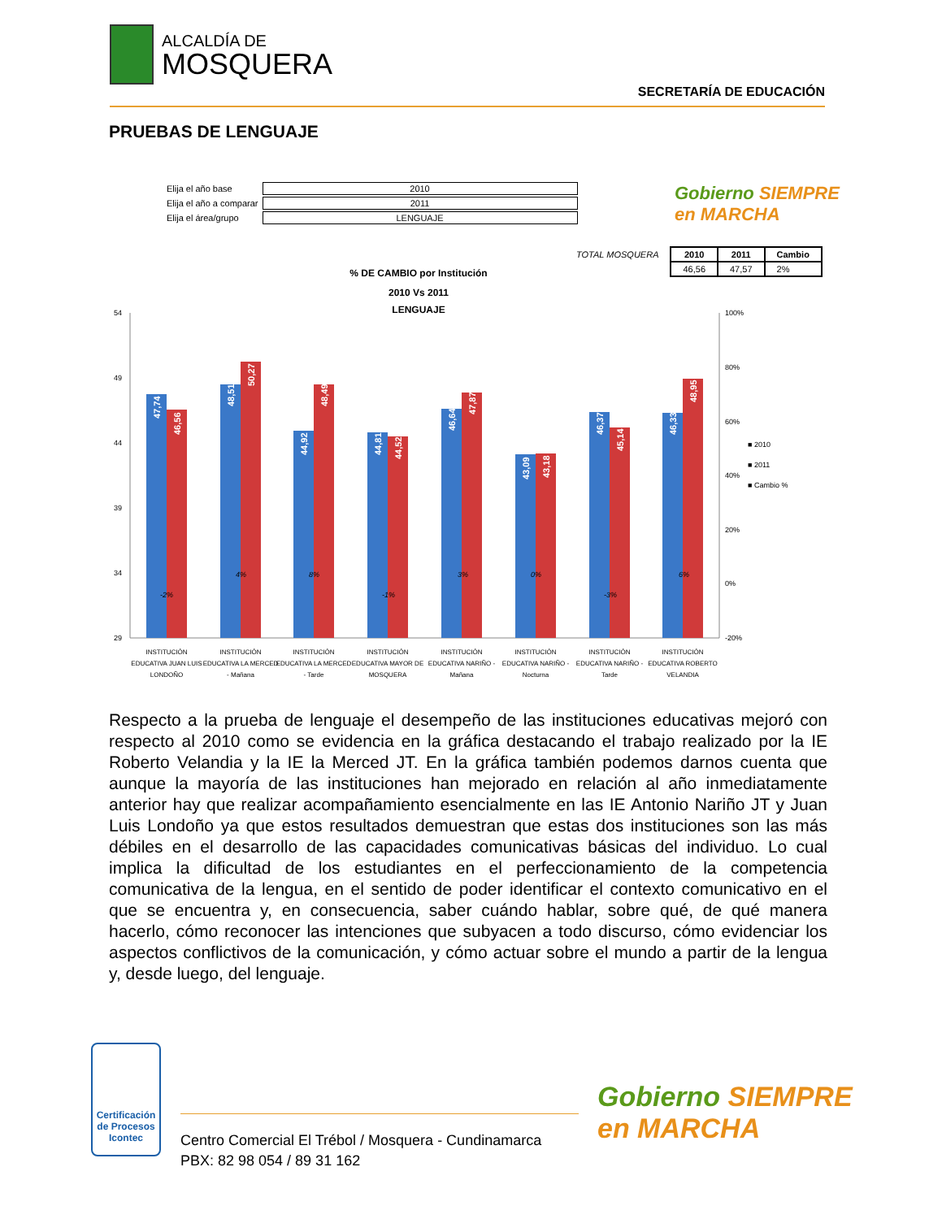ALCALDÍA DE
MOSQUERA
SECRETARÍA DE EDUCACIÓN
PRUEBAS DE LENGUAJE
| Elija el año base | 2010 |
| Elija el año a comparar | 2011 |
| Elija el área/grupo | LENGUAJE |
Gobierno SIEMPRE
en MARCHA
| TOTAL MOSQUERA | 2010 | 2011 | Cambio |
| | 46,56 | 47,57 | 2% |
% DE CAMBIO por Institución
2010 Vs 2011
LENGUAJE
54
49
44
39
34
29
100%
80%
60%
40%
20%
0%
-20%
47,74
46,56
48,51
50,27
44,92
48,49
44,81
44,52
46,64
47,87
43,09
43,18
46,37
45,14
46,33
48,95
-2%
4%
8%
-1%
3%
0%
-3%
6%
■ 2010
■ 2011
■ Cambio %
INSTITUCIÓN
EDUCATIVA JUAN LUIS
LONDOÑO
INSTITUCIÓN
EDUCATIVA LA MERCED
- Mañana
INSTITUCIÓN
EDUCATIVA LA MERCED
- Tarde
INSTITUCIÓN
EDUCATIVA MAYOR DE
MOSQUERA
INSTITUCIÓN
EDUCATIVA NARIÑO -
Mañana
INSTITUCIÓN
EDUCATIVA NARIÑO -
Nocturna
INSTITUCIÓN
EDUCATIVA NARIÑO -
Tarde
INSTITUCIÓN
EDUCATIVA ROBERTO
VELANDIA
Respecto a la prueba de lenguaje el desempeño de las instituciones educativas mejoró con respecto al 2010 como se evidencia en la gráfica destacando el trabajo realizado por la IE Roberto Velandia y la IE la Merced JT. En la gráfica también podemos darnos cuenta que aunque la mayoría de las instituciones han mejorado en relación al año inmediatamente anterior hay que realizar acompañamiento esencialmente en las IE Antonio Nariño JT y Juan Luis Londoño ya que estos resultados demuestran que estas dos instituciones son las más débiles en el desarrollo de las capacidades comunicativas básicas del individuo. Lo cual implica la dificultad de los estudiantes en el perfeccionamiento de la competencia comunicativa de la lengua, en el sentido de poder identificar el contexto comunicativo en el que se encuentra y, en consecuencia, saber cuándo hablar, sobre qué, de qué manera hacerlo, cómo reconocer las intenciones que subyacen a todo discurso, cómo evidenciar los aspectos conflictivos de la comunicación, y cómo actuar sobre el mundo a partir de la lengua y, desde luego, del lenguaje.
Certificación de Procesos
Icontec
Centro Comercial El Trébol / Mosquera - Cundinamarca
PBX: 82 98 054 / 89 31 162
Gobierno SIEMPRE
en MARCHA